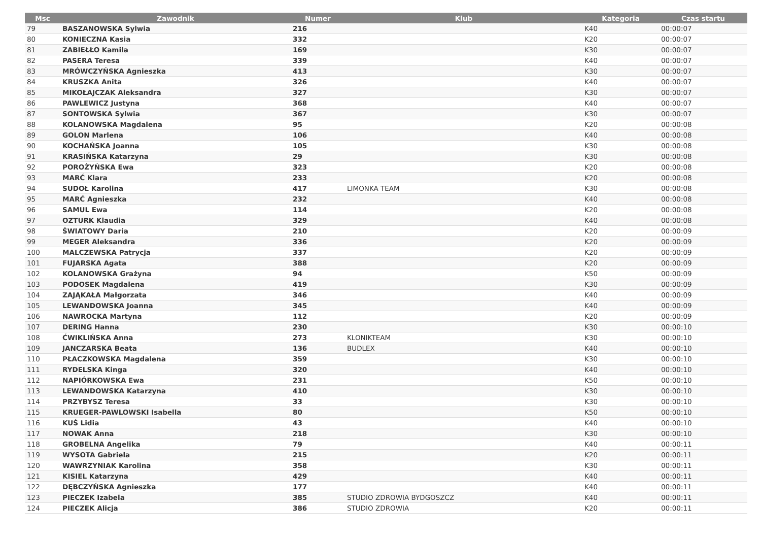| Msc | Zawodnik | Numer | Klub | Kategoria | Czas startu |
| --- | --- | --- | --- | --- | --- |
| 79 | BASZANOWSKA Sylwia | 216 | | K40 | 00:00:07 |
| 80 | KONIECZNA Kasia | 332 | | K20 | 00:00:07 |
| 81 | ZABIEŁŁO Kamila | 169 | | K30 | 00:00:07 |
| 82 | PASERA Teresa | 339 | | K40 | 00:00:07 |
| 83 | MRÓWCZYŃSKA Agnieszka | 413 | | K30 | 00:00:07 |
| 84 | KRUSZKA Anita | 326 | | K40 | 00:00:07 |
| 85 | MIKOŁAJCZAK Aleksandra | 327 | | K30 | 00:00:07 |
| 86 | PAWLEWICZ Justyna | 368 | | K40 | 00:00:07 |
| 87 | SONTOWSKA Sylwia | 367 | | K30 | 00:00:07 |
| 88 | KOLANOWSKA Magdalena | 95 | | K20 | 00:00:08 |
| 89 | GOLON Marlena | 106 | | K40 | 00:00:08 |
| 90 | KOCHAŃSKA Joanna | 105 | | K30 | 00:00:08 |
| 91 | KRASIŃSKA Katarzyna | 29 | | K30 | 00:00:08 |
| 92 | POROŻYŃSKA Ewa | 323 | | K20 | 00:00:08 |
| 93 | MARĆ Klara | 233 | | K20 | 00:00:08 |
| 94 | SUDOŁ Karolina | 417 | LIMONKA TEAM | K30 | 00:00:08 |
| 95 | MARĆ Agnieszka | 232 | | K40 | 00:00:08 |
| 96 | SAMUL Ewa | 114 | | K20 | 00:00:08 |
| 97 | OZTURK Klaudia | 329 | | K40 | 00:00:08 |
| 98 | ŚWIATOWY Daria | 210 | | K20 | 00:00:09 |
| 99 | MEGER Aleksandra | 336 | | K20 | 00:00:09 |
| 100 | MALCZEWSKA Patrycja | 337 | | K20 | 00:00:09 |
| 101 | FUJARSKA Agata | 388 | | K20 | 00:00:09 |
| 102 | KOLANOWSKA Grażyna | 94 | | K50 | 00:00:09 |
| 103 | PODOSEK Magdalena | 419 | | K30 | 00:00:09 |
| 104 | ZAJĄKAŁA Małgorzata | 346 | | K40 | 00:00:09 |
| 105 | LEWANDOWSKA Joanna | 345 | | K40 | 00:00:09 |
| 106 | NAWROCKA Martyna | 112 | | K20 | 00:00:09 |
| 107 | DERING Hanna | 230 | | K30 | 00:00:10 |
| 108 | ĆWIKLIŃSKA Anna | 273 | KLONIKTEAM | K30 | 00:00:10 |
| 109 | JANCZARSKA Beata | 136 | BUDLEX | K40 | 00:00:10 |
| 110 | PŁACZKOWSKA Magdalena | 359 | | K30 | 00:00:10 |
| 111 | RYDELSKA Kinga | 320 | | K40 | 00:00:10 |
| 112 | NAPIÓRKOWSKA Ewa | 231 | | K50 | 00:00:10 |
| 113 | LEWANDOWSKA Katarzyna | 410 | | K30 | 00:00:10 |
| 114 | PRZYBYSZ Teresa | 33 | | K30 | 00:00:10 |
| 115 | KRUEGER-PAWLOWSKI Isabella | 80 | | K50 | 00:00:10 |
| 116 | KUŚ Lidia | 43 | | K40 | 00:00:10 |
| 117 | NOWAK Anna | 218 | | K30 | 00:00:10 |
| 118 | GROBELNA Angelika | 79 | | K40 | 00:00:11 |
| 119 | WYSOTA Gabriela | 215 | | K20 | 00:00:11 |
| 120 | WAWRZYNIAK Karolina | 358 | | K30 | 00:00:11 |
| 121 | KISIEL Katarzyna | 429 | | K40 | 00:00:11 |
| 122 | DĘBCZYŃSKA Agnieszka | 177 | | K40 | 00:00:11 |
| 123 | PIECZEK Izabela | 385 | STUDIO ZDROWIA BYDGOSZCZ | K40 | 00:00:11 |
| 124 | PIECZEK Alicja | 386 | STUDIO ZDROWIA | K20 | 00:00:11 |